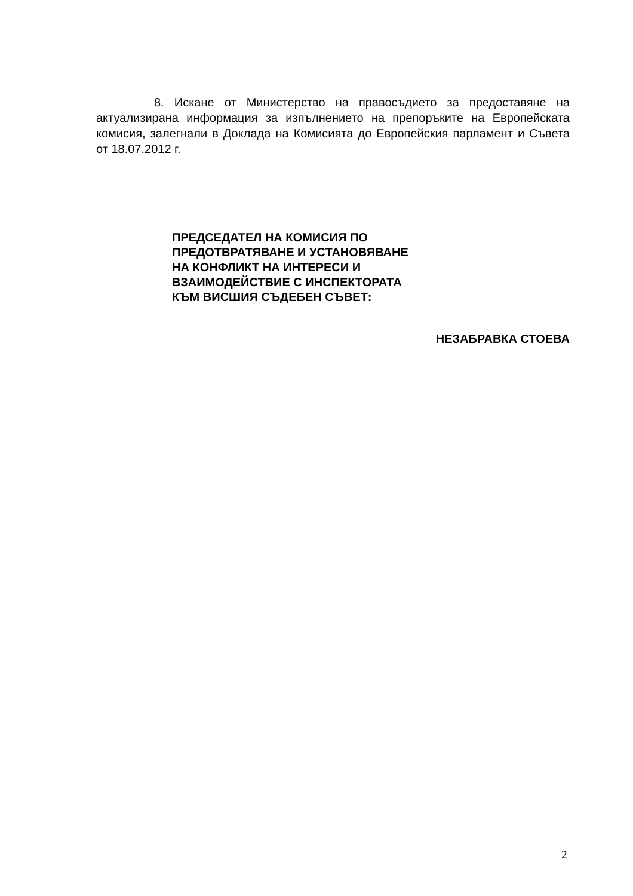8. Искане от Министерство на правосъдието за предоставяне на актуализирана информация за изпълнението на препоръките на Европейската комисия, залегнали в Доклада на Комисията до Европейския парламент и Съвета от 18.07.2012 г.
ПРЕДСЕДАТЕЛ НА КОМИСИЯ ПО
ПРЕДОТВРАТЯВАНЕ И УСТАНОВЯВАНЕ
НА КОНФЛИКТ НА ИНТЕРЕСИ И
ВЗАИМОДЕЙСТВИЕ С ИНСПЕКТОРАТА
КЪМ ВИСШИЯ СЪДЕБЕН СЪВЕТ:
НЕЗАБРАВКА СТОЕВА
2